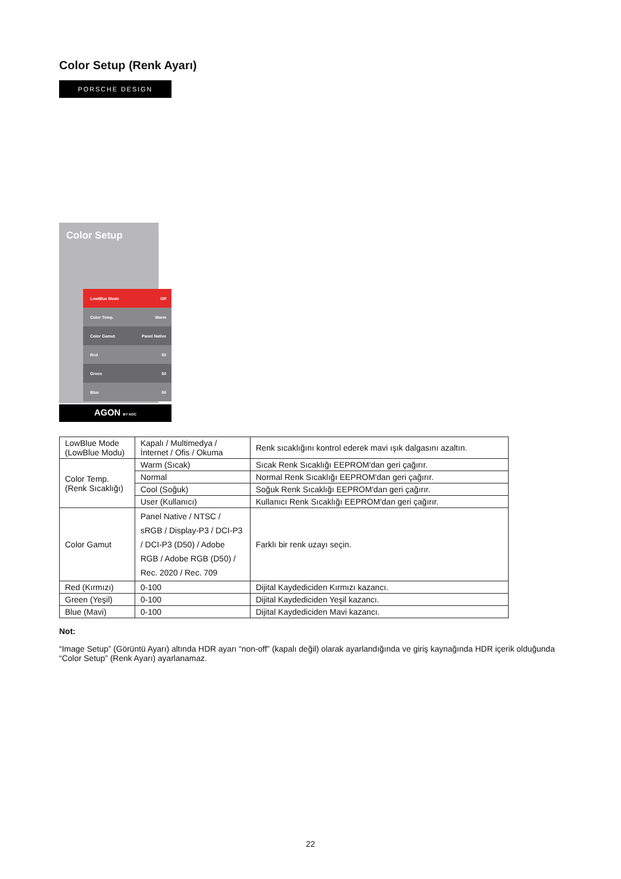Color Setup (Renk Ayarı)
PORSCHE DESIGN
Color Setup
LowBlue Mode Off
Color Temp. Warm
Color Gamut Panel Native
Red 50
Green 50
Blue 50
AGON BY AOC
| LowBlue Mode (LowBlue Modu) | Kapalı / Multimedya / İnternet / Ofis / Okuma | Renk sıcaklığını kontrol ederek mavi ışık dalgasını azaltın. |
| Color Temp. (Renk Sıcaklığı) | Warm (Sıcak) | Sıcak Renk Sıcaklığı EEPROM'dan geri çağırır. |
| | Normal | Normal Renk Sıcaklığı EEPROM'dan geri çağırır. |
| | Cool (Soğuk) | Soğuk Renk Sıcaklığı EEPROM'dan geri çağırır. |
| | User (Kullanıcı) | Kullanıcı Renk Sıcaklığı EEPROM'dan geri çağırır. |
| Color Gamut | Panel Native / NTSC / sRGB / Display-P3 / DCI-P3 / DCI-P3 (D50) / Adobe RGB / Adobe RGB (D50) / Rec. 2020 / Rec. 709 | Farklı bir renk uzayı seçin. |
| Red (Kırmızı) | 0-100 | Dijital Kaydediciden Kırmızı kazancı. |
| Green (Yeşil) | 0-100 | Dijital Kaydediciden Yeşil kazancı. |
| Blue (Mavi) | 0-100 | Dijital Kaydediciden Mavi kazancı. |
Not:
“Image Setup” (Görüntü Ayarı) altında HDR ayarı “non-off” (kapalı değil) olarak ayarlandığında ve giriş kaynağında HDR içerik olduğunda “Color Setup” (Renk Ayarı) ayarlanamaz.
22